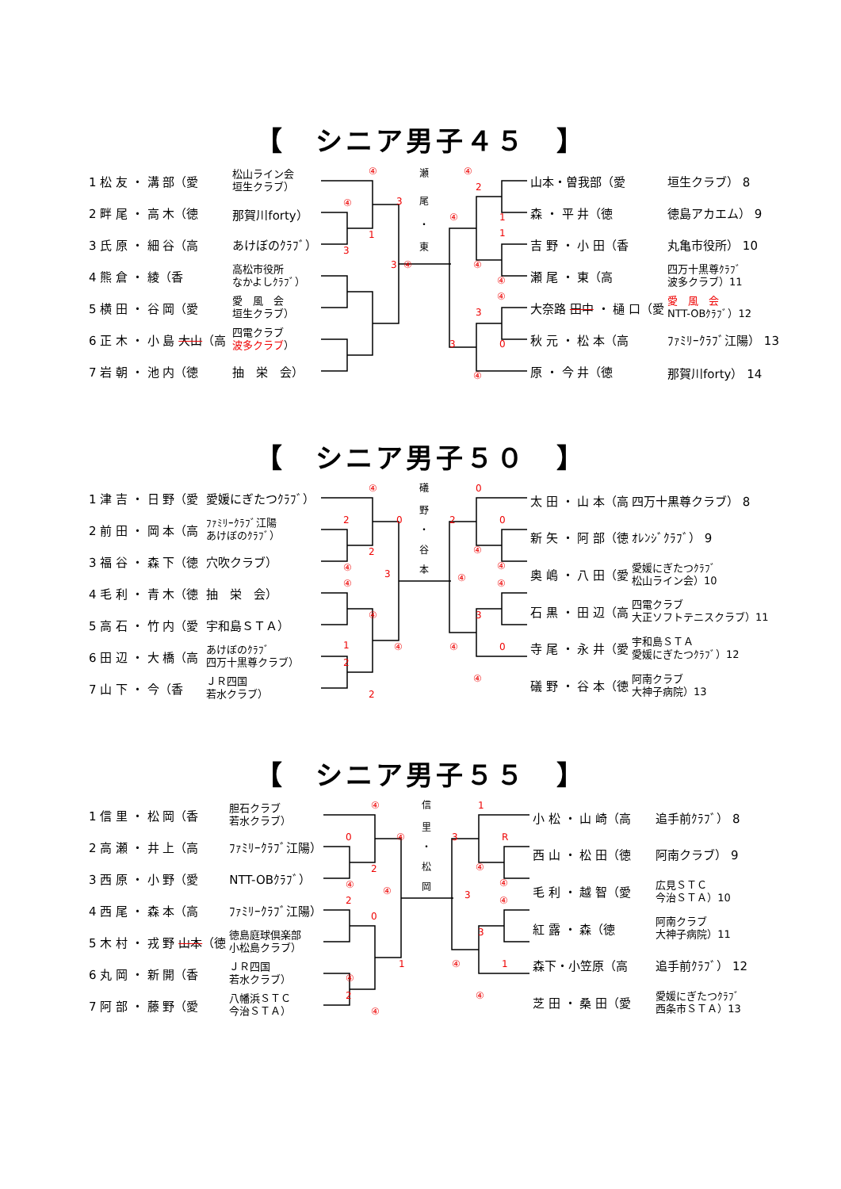【　シニア男子４５　】
| 1 松 友 ・ 溝 部（愛 | 松山ライン会 垣生クラブ） |
| 2 畔 尾 ・ 高 木（徳 | 那賀川forty） |
| 3 氏 原 ・ 細 谷（高 | あけぼのｸﾗﾌﾞ） |
| 4 熊 倉 ・ 綾（香 | 高松市役所 なかよしｸﾗﾌﾞ） |
| 5 横 田 ・ 谷 岡（愛 | 愛 風 会 垣生クラブ） |
| 6 正 木 ・ 小 島 大山 （高 | 四電クラブ 波多クラブ ） |
| 7 岩 朝 ・ 池 内（徳 | 抽 栄 会） |
瀬
尾
・
東
④
④
3
1
3
3
④
④
2
1
④
1
④
④
④
3
0
3
④
| 山本・曽我部（愛 | 垣生クラブ） 8 |
| 森 ・ 平 井（徳 | 徳島アカエム） 9 |
| 吉 野 ・ 小 田（香 | 丸亀市役所） 10 |
| 瀬 尾 ・ 東（高 | 四万十黒尊ｸﾗﾌﾞ 波多クラブ）11 |
| 大奈路 田中 ・ 樋 口（愛 | 愛 風 会 NTT-OBｸﾗﾌﾞ）12 |
| 秋 元 ・ 松 本（高 | ﾌｧﾐﾘｰｸﾗﾌﾞ江陽） 13 |
| 原 ・ 今 井（徳 | 那賀川forty） 14 |
【　シニア男子５０　】
| 1 津 吉 ・ 日 野（愛 | 愛媛にぎたつｸﾗﾌﾞ） |
| 2 前 田 ・ 岡 本（高 | ﾌｧﾐﾘｰｸﾗﾌﾞ江陽 あけぼのｸﾗﾌﾞ） |
| 3 福 谷 ・ 森 下（徳 | 穴吹クラブ） |
| 4 毛 利 ・ 青 木（徳 | 抽 栄 会） |
| 5 高 石 ・ 竹 内（愛 | 宇和島ＳＴＡ） |
| 6 田 辺 ・ 大 橋（高 | あけぼのｸﾗﾌﾞ 四万十黒尊クラブ） |
| 7 山 下 ・ 今（香 | ＪＲ四国 若水クラブ） |
礒
野
・
谷
本
④
2
0
2
④
④
3
④
1
④
2
2
0
2
0
④
④
④
④
3
0
④
④
| 太 田 ・ 山 本（高 | 四万十黒尊クラブ） 8 |
| 新 矢 ・ 阿 部（徳 | ｵﾚﾝｼﾞｸﾗﾌﾞ） 9 |
| 奥 嶋 ・ 八 田（愛 | 愛媛にぎたつｸﾗﾌﾞ 松山ライン会）10 |
| 石 黒 ・ 田 辺（高 | 四電クラブ 大正ソフトテニスクラブ）11 |
| 寺 尾 ・ 永 井（愛 | 宇和島ＳＴＡ 愛媛にぎたつｸﾗﾌﾞ）12 |
| 礒 野 ・ 谷 本（徳 | 阿南クラブ 大神子病院）13 |
【　シニア男子５５　】
| 1 信 里 ・ 松 岡（香 | 胆石クラブ 若水クラブ） |
| 2 高 瀬 ・ 井 上（高 | ﾌｧﾐﾘｰｸﾗﾌﾞ江陽） |
| 3 西 原 ・ 小 野（愛 | NTT-OBｸﾗﾌﾞ） |
| 4 西 尾 ・ 森 本（高 | ﾌｧﾐﾘｰｸﾗﾌﾞ江陽） |
| 5 木 村 ・ 戎 野 山本 （徳 | 徳島庭球倶楽部 小松島クラブ） |
| 6 丸 岡 ・ 新 開（香 | ＪＲ四国 若水クラブ） |
| 7 阿 部 ・ 藤 野（愛 | 八幡浜ＳＴＣ 今治ＳＴＡ） |
信
里
・
松
岡
④
0
④
2
④
④
2
0
④
1
2
④
1
3
R
④
④
3
④
3
1
④
④
| 小 松 ・ 山 崎（高 | 追手前ｸﾗﾌﾞ） 8 |
| 西 山 ・ 松 田（徳 | 阿南クラブ） 9 |
| 毛 利 ・ 越 智（愛 | 広見ＳＴＣ 今治ＳＴＡ）10 |
| 紅 露 ・ 森（徳 | 阿南クラブ 大神子病院）11 |
| 森下・小笠原（高 | 追手前ｸﾗﾌﾞ） 12 |
| 芝 田 ・ 桑 田（愛 | 愛媛にぎたつｸﾗﾌﾞ 西条市ＳＴＡ）13 |